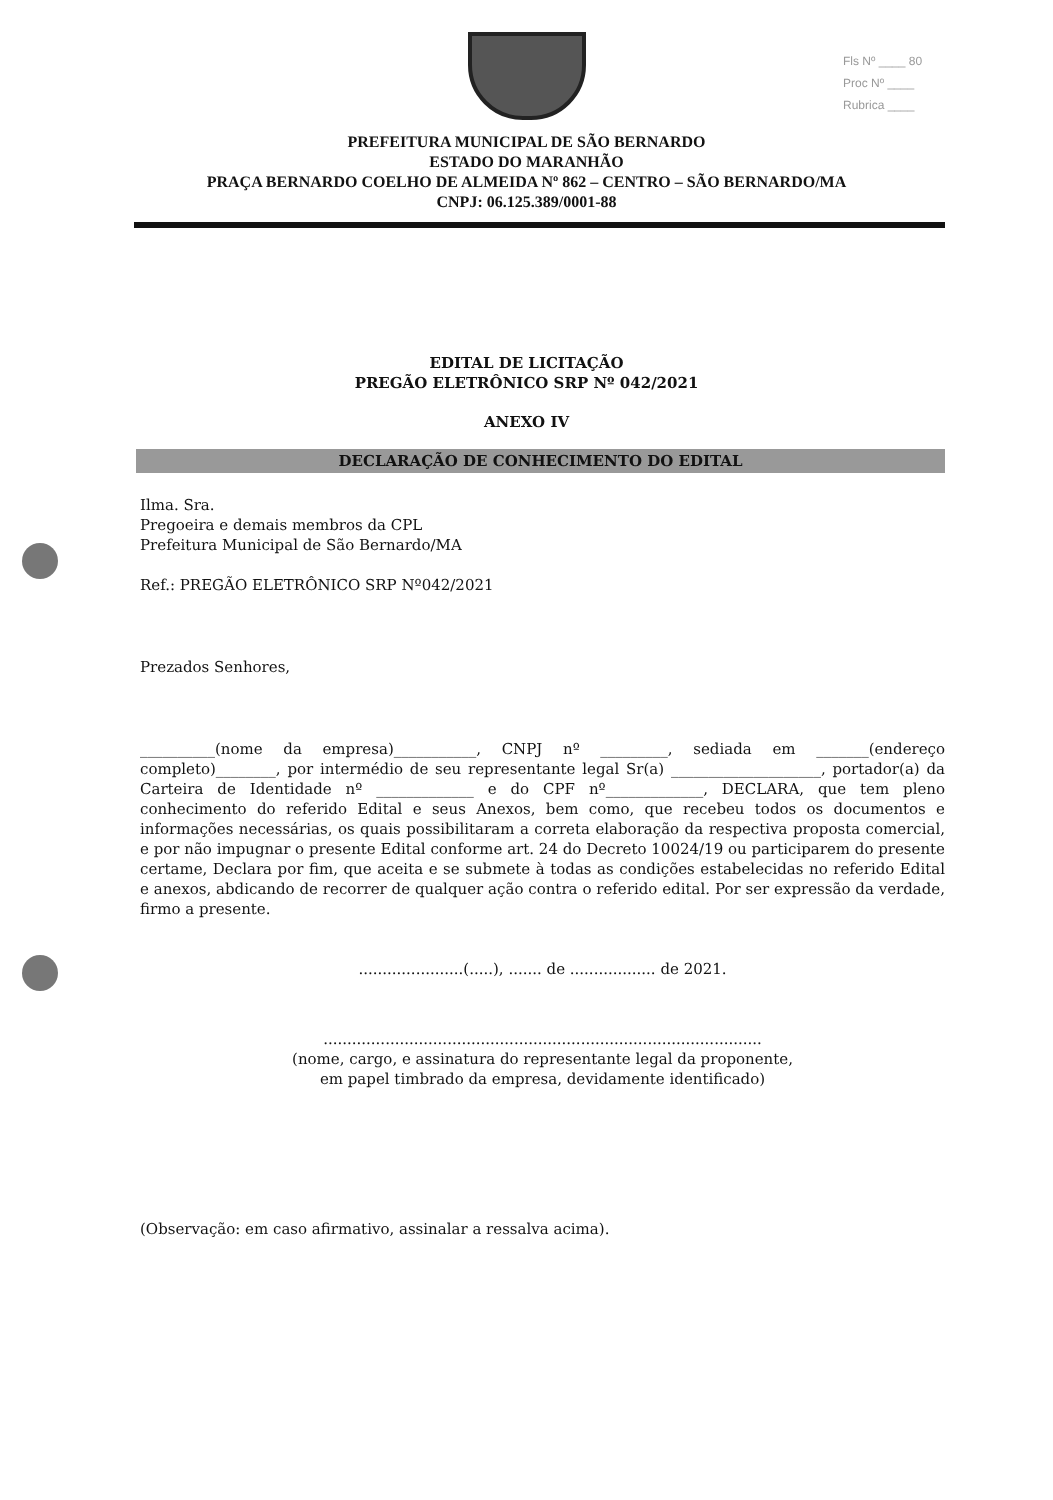Fls Nº ____ 80
Proc Nº ____
Rubrica ____
PREFEITURA MUNICIPAL DE SÃO BERNARDO
ESTADO DO MARANHÃO
PRAÇA BERNARDO COELHO DE ALMEIDA Nº 862 – CENTRO – SÃO BERNARDO/MA
CNPJ: 06.125.389/0001-88
EDITAL DE LICITAÇÃO
PREGÃO ELETRÔNICO SRP Nº 042/2021
ANEXO IV
DECLARAÇÃO DE CONHECIMENTO DO EDITAL
Ilma. Sra.
Pregoeira e demais membros da CPL
Prefeitura Municipal de São Bernardo/MA
Ref.: PREGÃO ELETRÔNICO SRP Nº042/2021
Prezados Senhores,
__________(nome da empresa)___________, CNPJ nº _________, sediada em _______(endereço completo)________, por intermédio de seu representante legal Sr(a) ____________________, portador(a) da Carteira de Identidade nº _____________ e do CPF nº_____________, DECLARA, que tem pleno conhecimento do referido Edital e seus Anexos, bem como, que recebeu todos os documentos e informações necessárias, os quais possibilitaram a correta elaboração da respectiva proposta comercial, e por não impugnar o presente Edital conforme art. 24 do Decreto 10024/19 ou participarem do presente certame, Declara por fim, que aceita e se submete à todas as condições estabelecidas no referido Edital e anexos, abdicando de recorrer de qualquer ação contra o referido edital. Por ser expressão da verdade, firmo a presente.
......................(.....), ....... de .................. de 2021.
............................................................................................
(nome, cargo, e assinatura do representante legal da proponente,
em papel timbrado da empresa, devidamente identificado)
(Observação: em caso afirmativo, assinalar a ressalva acima).